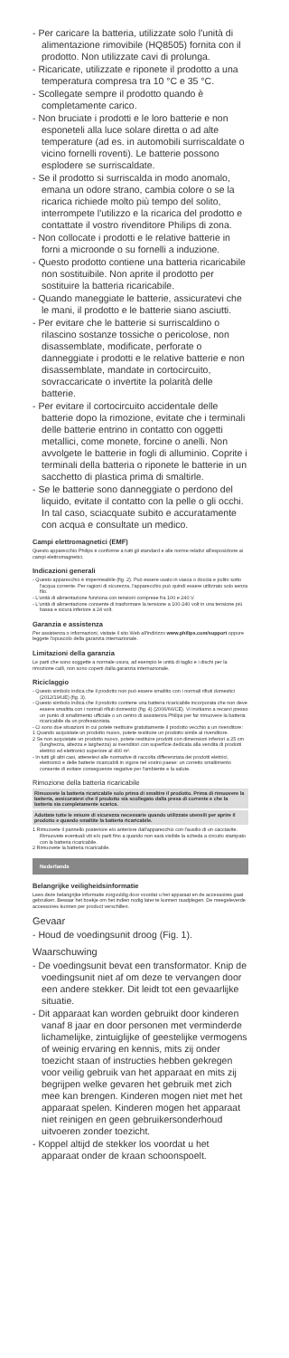- Per caricare la batteria, utilizzate solo l'unità di alimentazione rimovibile (HQ8505) fornita con il prodotto. Non utilizzate cavi di prolunga.
- Ricaricate, utilizzate e riponete il prodotto a una temperatura compresa tra 10 °C e 35 °C.
- Scollegate sempre il prodotto quando è completamente carico.
- Non bruciate i prodotti e le loro batterie e non esponeteli alla luce solare diretta o ad alte temperature (ad es. in automobili surriscaldate o vicino fornelli roventi). Le batterie possono esplodere se surriscaldate.
- Se il prodotto si surriscalda in modo anomalo, emana un odore strano, cambia colore o se la ricarica richiede molto più tempo del solito, interrompete l'utilizzo e la ricarica del prodotto e contattate il vostro rivenditore Philips di zona.
- Non collocate i prodotti e le relative batterie in forni a microonde o su fornelli a induzione.
- Questo prodotto contiene una batteria ricaricabile non sostituibile. Non aprite il prodotto per sostituire la batteria ricaricabile.
- Quando maneggiate le batterie, assicuratevi che le mani, il prodotto e le batterie siano asciutti.
- Per evitare che le batterie si surriscaldino o rilascino sostanze tossiche o pericolose, non disassemblate, modificate, perforate o danneggiate i prodotti e le relative batterie e non disassemblate, mandate in cortocircuito, sovraccaricate o invertite la polarità delle batterie.
- Per evitare il cortocircuito accidentale delle batterie dopo la rimozione, evitate che i terminali delle batterie entrino in contatto con oggetti metallici, come monete, forcine o anelli. Non avvolgete le batterie in fogli di alluminio. Coprite i terminali della batteria o riponete le batterie in un sacchetto di plastica prima di smaltirle.
- Se le batterie sono danneggiate o perdono del liquido, evitate il contatto con la pelle o gli occhi. In tal caso, sciacquate subito e accuratamente con acqua e consultate un medico.
Campi elettromagnetici (EMF)
Questo apparecchio Philips è conforme a tutti gli standard e alle norme relativi all'esposizione ai campi elettromagnetici.
Indicazioni generali
- Questo apparecchio è impermeabile (fig. 2). Può essere usato in vasca o doccia e pulito sotto l'acqua corrente. Per ragioni di sicurezza, l'apparecchio può quindi essere utilizzato solo senza filo.
- L'unità di alimentazione funziona con tensioni comprese fra 100 e 240 V.
- L'unità di alimentazione consente di trasformare la tensione a 100-240 volt in una tensione più bassa e sicura inferiore a 24 volt.
Garanzia e assistenza
Per assistenza o informazioni, visitate il sito Web all'indirizzo www.philips.com/support oppure leggete l'opuscolo della garanzia internazionale.
Limitazioni della garanzia
Le parti che sono soggette a normale usura, ad esempio le unità di taglio e i dischi per la rimozione calli, non sono coperti dalla garanzia internazionale.
Riciclaggio
- Questo simbolo indica che il prodotto non può essere smaltito con i normali rifiuti domestici (2012/19/UE) (fig. 3).
- Questo simbolo indica che il prodotto contiene una batteria ricaricabile incorporata che non deve essere smaltita con i normali rifiuti domestici (fig. 4) (2006/66/CE). Vi invitiamo a recarvi presso un punto di smaltimento ufficiale o un centro di assistenza Philips per far rimuovere la batteria ricaricabile da un professionista.
- Ci sono due situazioni in cui potete restituire gratuitamente il prodotto vecchio a un rivenditore:
1 Quando acquistate un prodotto nuovo, potete restituire un prodotto simile al rivenditore.
2 Se non acquistate un prodotto nuovo, potete restituire prodotti con dimensioni inferiori a 25 cm (lunghezza, altezza e larghezza) ai rivenditori con superficie dedicata alla vendita di prodotti elettrici ed elettronici superiore al 400 m².
- In tutti gli altri casi, attenetevi alle normative di raccolta differenziata dei prodotti elettrici, elettronici e delle batterie ricaricabili in vigore nel vostro paese: un corretto smaltimento consente di evitare conseguenze negative per l'ambiente e la salute.
Rimozione della batteria ricaricabile
Rimuovete la batteria ricaricabile solo prima di smaltire il prodotto. Prima di rimuovere la batteria, assicuratevi che il prodotto sia scollegato dalla presa di corrente e che la batteria sia completamente scarica.
Adottate tutte le misure di sicurezza necessarie quando utilizzate utensili per aprire il prodotto e quando smaltite la batteria ricaricabile.
1 Rimuovete il pannello posteriore e/o anteriore dall'apparecchio con l'ausilio di un cacciavite. Rimuovete eventuali viti e/o parti fino a quando non sarà visibile la scheda a circuito stampato con la batteria ricaricabile.
2 Rimuovete la batteria ricaricabile.
Nederlands
Belangrijke veiligheidsinformatie
Lees deze belangrijke informatie zorgvuldig door voordat u het apparaat en de accessoires gaat gebruiken. Bewaar het boekje om het indien nodig later te kunnen raadplegen. De meegeleverde accessoires kunnen per product verschillen.
Gevaar
- Houd de voedingsunit droog (Fig. 1).
Waarschuwing
- De voedingsunit bevat een transformator. Knip de voedingsunit niet af om deze te vervangen door een andere stekker. Dit leidt tot een gevaarlijke situatie.
- Dit apparaat kan worden gebruikt door kinderen vanaf 8 jaar en door personen met verminderde lichamelijke, zintuiglijke of geestelijke vermogens of weinig ervaring en kennis, mits zij onder toezicht staan of instructies hebben gekregen voor veilig gebruik van het apparaat en mits zij begrijpen welke gevaren het gebruik met zich mee kan brengen. Kinderen mogen niet met het apparaat spelen. Kinderen mogen het apparaat niet reinigen en geen gebruikersonderhoud uitvoeren zonder toezicht.
- Koppel altijd de stekker los voordat u het apparaat onder de kraan schoonspoelt.